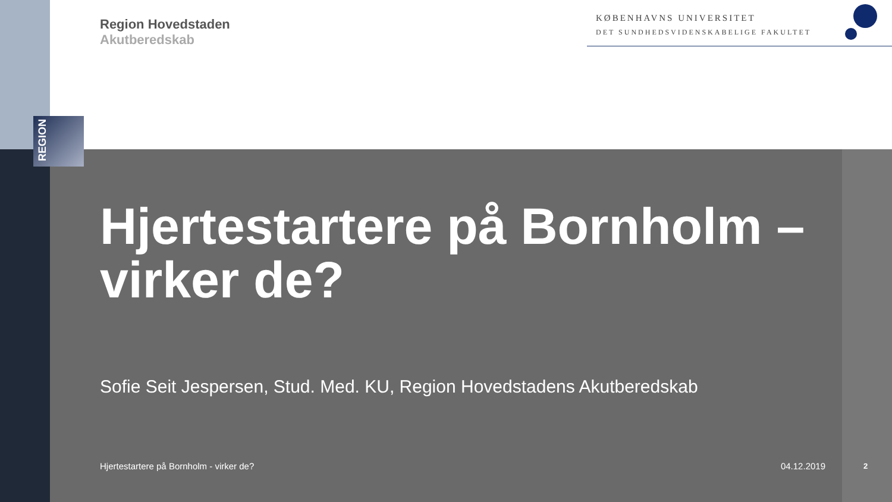REGION
Region Hovedstaden
Akutberedskab
KØBENHAVNS UNIVERSITET
DET SUNDHEDSVIDENSKABELIGE FAKULTET
Hjertestartere på Bornholm – virker de?
Sofie Seit Jespersen, Stud. Med. KU, Region Hovedstadens Akutberedskab
Hjertestartere på Bornholm - virker de? 04.12.2019 2